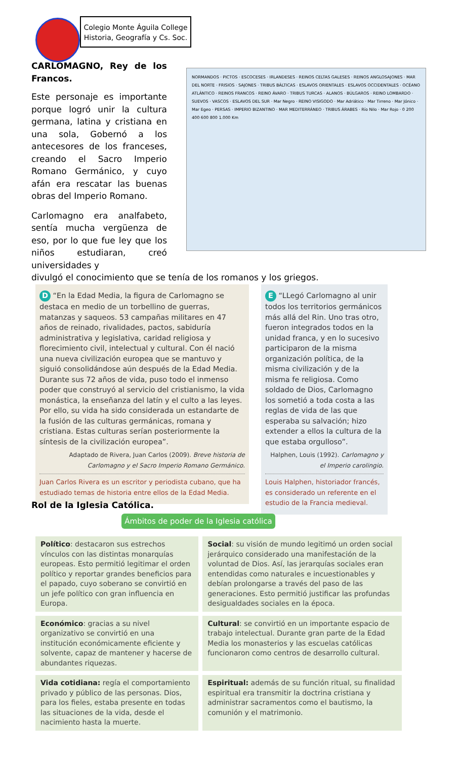Colegio Monte Águila College
Historia, Geografía y Cs. Soc.
NORMANDOS · PICTOS · ESCOCESES · IRLANDESES · REINOS CELTAS GALESES · REINOS ANGLOSAJONES · MAR DEL NORTE · FRISIOS · SAJONES · TRIBUS BÁLTICAS · ESLAVOS ORIENTALES · ESLAVOS OCCIDENTALES · OCÉANO ATLÁNTICO · REINOS FRANCOS · REINO ÁVARO · TRIBUS TURCAS · ALANOS · BÚLGAROS · REINO LOMBARDO · SUEVOS · VASCOS · ESLAVOS DEL SUR · Mar Negro · REINO VISIGODO · Mar Adriático · Mar Tirreno · Mar Jónico · Mar Egeo · PERSAS · IMPERIO BIZANTINO · MAR MEDITERRÁNEO · TRIBUS ÁRABES · Río Nilo · Mar Rojo · 0 200 400 600 800 1.000 Km
CARLOMAGNO, Rey de los Francos.
Este personaje es importante porque logró unir la cultura germana, latina y cristiana en una sola, Gobernó a los antecesores de los franceses, creando el Sacro Imperio Romano Germánico, y cuyo afán era rescatar las buenas obras del Imperio Romano.
Carlomagno era analfabeto, sentía mucha vergüenza de eso, por lo que fue ley que los niños estudiaran, creó universidades y
divulgó el conocimiento que se tenía de los romanos y los griegos.
D “En la Edad Media, la figura de Carlomagno se destaca en medio de un torbellino de guerras, matanzas y saqueos. 53 campañas militares en 47 años de reinado, rivalidades, pactos, sabiduría administrativa y legislativa, caridad religiosa y florecimiento civil, intelectual y cultural. Con él nació una nueva civilización europea que se mantuvo y siguió consolidándose aún después de la Edad Media. Durante sus 72 años de vida, puso todo el inmenso poder que construyó al servicio del cristianismo, la vida monástica, la enseñanza del latín y el culto a las leyes. Por ello, su vida ha sido considerada un estandarte de la fusión de las culturas germánicas, romana y cristiana. Estas culturas serían posteriormente la síntesis de la civilización europea”.
Adaptado de Rivera, Juan Carlos (2009). Breve historia de Carlomagno y el Sacro Imperio Romano Germánico.
Juan Carlos Rivera es un escritor y periodista cubano, que ha estudiado temas de historia entre ellos de la Edad Media.
E “LLegó Carlomagno al unir todos los territorios germánicos más allá del Rin. Uno tras otro, fueron integrados todos en la unidad franca, y en lo sucesivo participaron de la misma organización política, de la misma civilización y de la misma fe religiosa. Como soldado de Dios, Carlomagno los sometió a toda costa a las reglas de vida de las que esperaba su salvación; hizo extender a ellos la cultura de la que estaba orgulloso”.
Halphen, Louis (1992). Carlomagno y el Imperio carolingio.
Louis Halphen, historiador francés, es considerado un referente en el estudio de la Francia medieval.
Rol de la Iglesia Católica.
Ámbitos de poder de la Iglesia católica
| Político : destacaron sus estrechos vínculos con las distintas monarquías europeas. Esto permitió legitimar el orden político y reportar grandes beneficios para el papado, cuyo soberano se convirtió en un jefe político con gran influencia en Europa. | Social : su visión de mundo legitimó un orden social jerárquico considerado una manifestación de la voluntad de Dios. Así, las jerarquías sociales eran entendidas como naturales e incuestionables y debían prolongarse a través del paso de las generaciones. Esto permitió justificar las profundas desigualdades sociales en la época. |
| Económico : gracias a su nivel organizativo se convirtió en una institución económicamente eficiente y solvente, capaz de mantener y hacerse de abundantes riquezas. | Cultural : se convirtió en un importante espacio de trabajo intelectual. Durante gran parte de la Edad Media los monasterios y las escuelas católicas funcionaron como centros de desarrollo cultural. |
| Vida cotidiana: regía el comportamiento privado y público de las personas. Dios, para los fieles, estaba presente en todas las situaciones de la vida, desde el nacimiento hasta la muerte. | Espiritual: además de su función ritual, su finalidad espiritual era transmitir la doctrina cristiana y administrar sacramentos como el bautismo, la comunión y el matrimonio. |